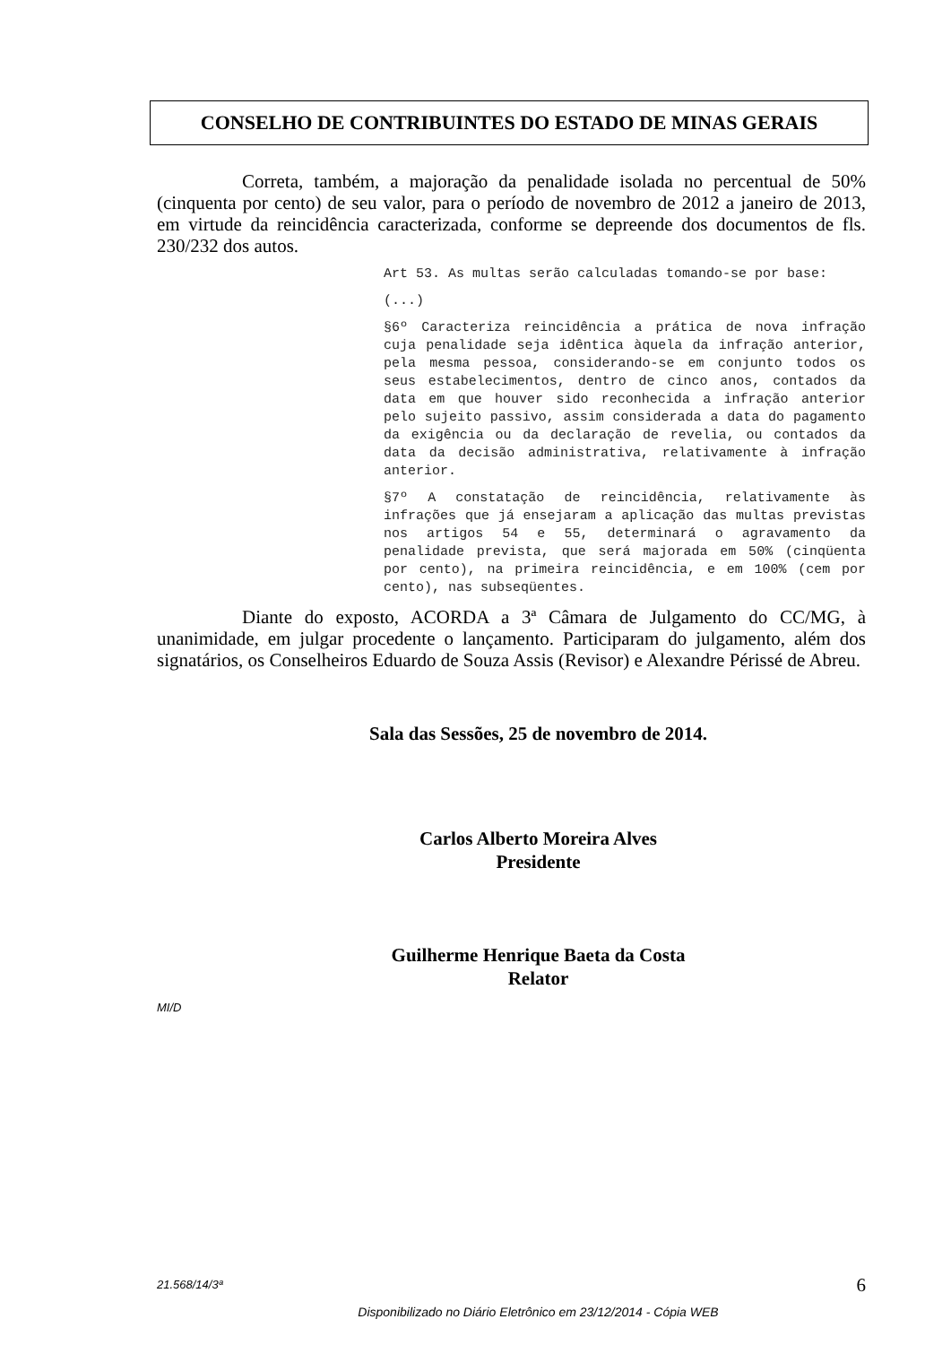CONSELHO DE CONTRIBUINTES DO ESTADO DE MINAS GERAIS
Correta, também, a majoração da penalidade isolada no percentual de 50% (cinquenta por cento) de seu valor, para o período de novembro de 2012 a janeiro de 2013, em virtude da reincidência caracterizada, conforme se depreende dos documentos de fls. 230/232 dos autos.
Art 53. As multas serão calculadas tomando-se por base:
(...)
§6º Caracteriza reincidência a prática de nova infração cuja penalidade seja idêntica àquela da infração anterior, pela mesma pessoa, considerando-se em conjunto todos os seus estabelecimentos, dentro de cinco anos, contados da data em que houver sido reconhecida a infração anterior pelo sujeito passivo, assim considerada a data do pagamento da exigência ou da declaração de revelia, ou contados da data da decisão administrativa, relativamente à infração anterior.
§7º A constatação de reincidência, relativamente às infrações que já ensejaram a aplicação das multas previstas nos artigos 54 e 55, determinará o agravamento da penalidade prevista, que será majorada em 50% (cinqüenta por cento), na primeira reincidência, e em 100% (cem por cento), nas subseqüentes.
Diante do exposto, ACORDA a 3ª Câmara de Julgamento do CC/MG, à unanimidade, em julgar procedente o lançamento. Participaram do julgamento, além dos signatários, os Conselheiros Eduardo de Souza Assis (Revisor) e Alexandre Périssé de Abreu.
Sala das Sessões, 25 de novembro de 2014.
Carlos Alberto Moreira Alves
Presidente
Guilherme Henrique Baeta da Costa
Relator
MI/D
21.568/14/3ª 6
Disponibilizado no Diário Eletrônico em 23/12/2014 - Cópia WEB